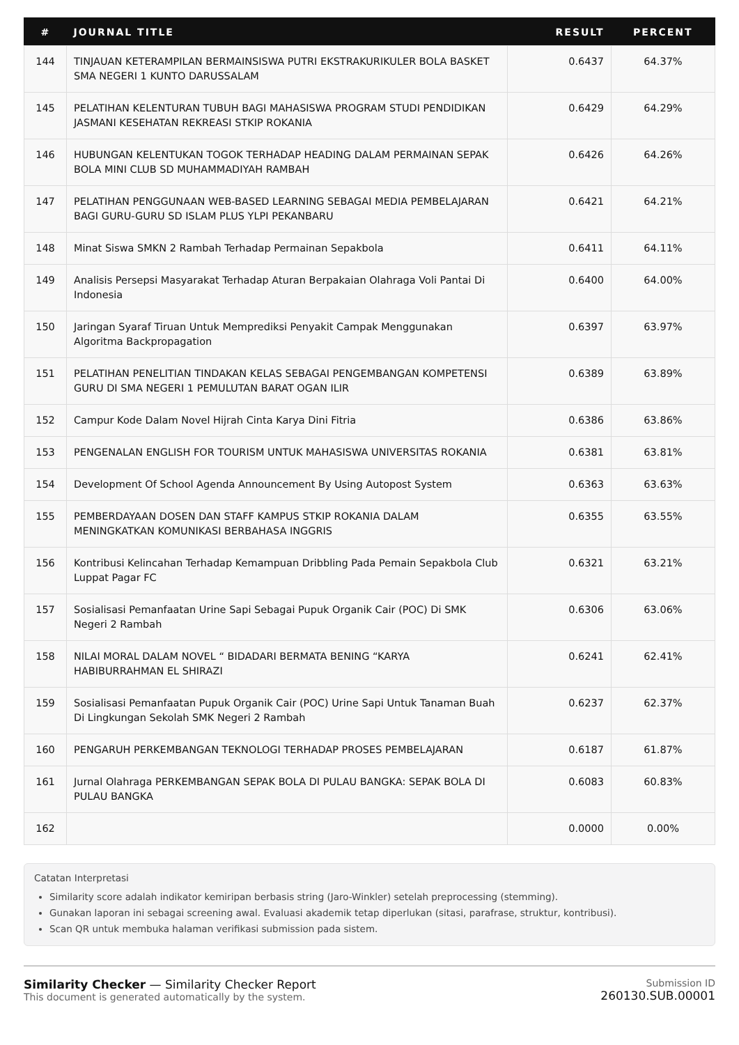| # | JOURNAL TITLE | RESULT | PERCENT |
| --- | --- | --- | --- |
| 144 | TINJAUAN KETERAMPILAN BERMAINSISWA PUTRI EKSTRAKURIKULER BOLA BASKET SMA NEGERI 1 KUNTO DARUSSALAM | 0.6437 | 64.37% |
| 145 | PELATIHAN KELENTURAN TUBUH BAGI MAHASISWA PROGRAM STUDI PENDIDIKAN JASMANI KESEHATAN REKREASI STKIP ROKANIA | 0.6429 | 64.29% |
| 146 | HUBUNGAN KELENTUKAN TOGOK TERHADAP HEADING DALAM PERMAINAN SEPAK BOLA MINI CLUB SD MUHAMMADIYAH RAMBAH | 0.6426 | 64.26% |
| 147 | PELATIHAN PENGGUNAAN WEB-BASED LEARNING SEBAGAI MEDIA PEMBELAJARAN BAGI GURU-GURU SD ISLAM PLUS YLPI PEKANBARU | 0.6421 | 64.21% |
| 148 | Minat Siswa SMKN 2 Rambah Terhadap Permainan Sepakbola | 0.6411 | 64.11% |
| 149 | Analisis Persepsi Masyarakat Terhadap Aturan Berpakaian Olahraga Voli Pantai Di Indonesia | 0.6400 | 64.00% |
| 150 | Jaringan Syaraf Tiruan Untuk Memprediksi Penyakit Campak Menggunakan Algoritma Backpropagation | 0.6397 | 63.97% |
| 151 | PELATIHAN PENELITIAN TINDAKAN KELAS SEBAGAI PENGEMBANGAN KOMPETENSI GURU DI SMA NEGERI 1 PEMULUTAN BARAT OGAN ILIR | 0.6389 | 63.89% |
| 152 | Campur Kode Dalam Novel Hijrah Cinta Karya Dini Fitria | 0.6386 | 63.86% |
| 153 | PENGENALAN ENGLISH FOR TOURISM UNTUK MAHASISWA UNIVERSITAS ROKANIA | 0.6381 | 63.81% |
| 154 | Development Of School Agenda Announcement By Using Autopost System | 0.6363 | 63.63% |
| 155 | PEMBERDAYAAN DOSEN DAN STAFF KAMPUS STKIP ROKANIA DALAM MENINGKATKAN KOMUNIKASI BERBAHASA INGGRIS | 0.6355 | 63.55% |
| 156 | Kontribusi Kelincahan Terhadap Kemampuan Dribbling Pada Pemain Sepakbola Club Luppat Pagar FC | 0.6321 | 63.21% |
| 157 | Sosialisasi Pemanfaatan Urine Sapi Sebagai Pupuk Organik Cair (POC) Di SMK Negeri 2 Rambah | 0.6306 | 63.06% |
| 158 | NILAI MORAL DALAM NOVEL “ BIDADARI BERMATA BENING “KARYA HABIBURRAHMAN EL SHIRAZI | 0.6241 | 62.41% |
| 159 | Sosialisasi Pemanfaatan Pupuk Organik Cair (POC) Urine Sapi Untuk Tanaman Buah Di Lingkungan Sekolah SMK Negeri 2 Rambah | 0.6237 | 62.37% |
| 160 | PENGARUH PERKEMBANGAN TEKNOLOGI TERHADAP PROSES PEMBELAJARAN | 0.6187 | 61.87% |
| 161 | Jurnal Olahraga PERKEMBANGAN SEPAK BOLA DI PULAU BANGKA: SEPAK BOLA DI PULAU BANGKA | 0.6083 | 60.83% |
| 162 | | 0.0000 | 0.00% |
Catatan Interpretasi
Similarity score adalah indikator kemiripan berbasis string (Jaro-Winkler) setelah preprocessing (stemming).
Gunakan laporan ini sebagai screening awal. Evaluasi akademik tetap diperlukan (sitasi, parafrase, struktur, kontribusi).
Scan QR untuk membuka halaman verifikasi submission pada sistem.
Similarity Checker — Similarity Checker Report
This document is generated automatically by the system.
Submission ID
260130.SUB.00001